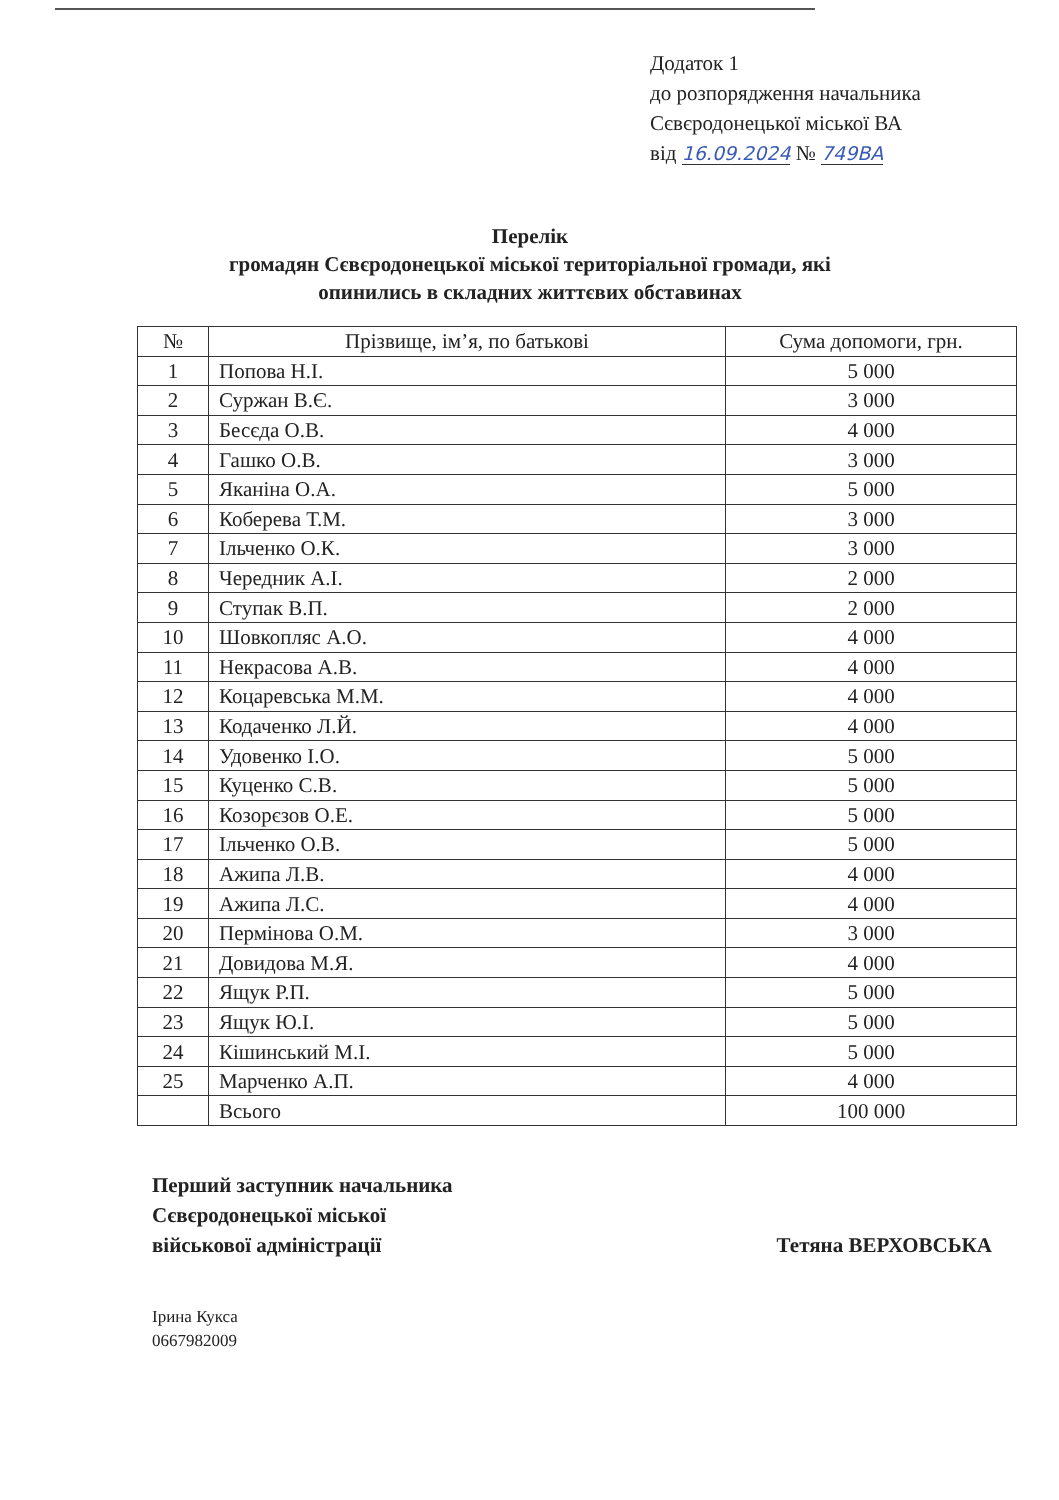Додаток 1
до розпорядження начальника
Сєвєродонецької міської ВА
від 16.09.2024 № 749ВА
Перелік
громадян Сєвєродонецької міської територіальної громади, які опинились в складних життєвих обставинах
| № | Прізвище, ім’я, по батькові | Сума допомоги, грн. |
| --- | --- | --- |
| 1 | Попова Н.І. | 5 000 |
| 2 | Суржан В.Є. | 3 000 |
| 3 | Бесєда О.В. | 4 000 |
| 4 | Гашко О.В. | 3 000 |
| 5 | Яканіна О.А. | 5 000 |
| 6 | Коберева Т.М. | 3 000 |
| 7 | Ільченко О.К. | 3 000 |
| 8 | Чередник А.І. | 2 000 |
| 9 | Ступак В.П. | 2 000 |
| 10 | Шовкопляс А.О. | 4 000 |
| 11 | Некрасова А.В. | 4 000 |
| 12 | Коцаревська М.М. | 4 000 |
| 13 | Кодаченко Л.Й. | 4 000 |
| 14 | Удовенко І.О. | 5 000 |
| 15 | Куценко С.В. | 5 000 |
| 16 | Козорєзов О.Е. | 5 000 |
| 17 | Ільченко О.В. | 5 000 |
| 18 | Ажипа Л.В. | 4 000 |
| 19 | Ажипа Л.С. | 4 000 |
| 20 | Пермінова О.М. | 3 000 |
| 21 | Довидова М.Я. | 4 000 |
| 22 | Ящук Р.П. | 5 000 |
| 23 | Ящук Ю.І. | 5 000 |
| 24 | Кішинський М.І. | 5 000 |
| 25 | Марченко А.П. | 4 000 |
| | Всього | 100 000 |
Перший заступник начальника
Сєвєродонецької міської
військової адміністрації
Тетяна ВЕРХОВСЬКА
Ірина Кукса
0667982009